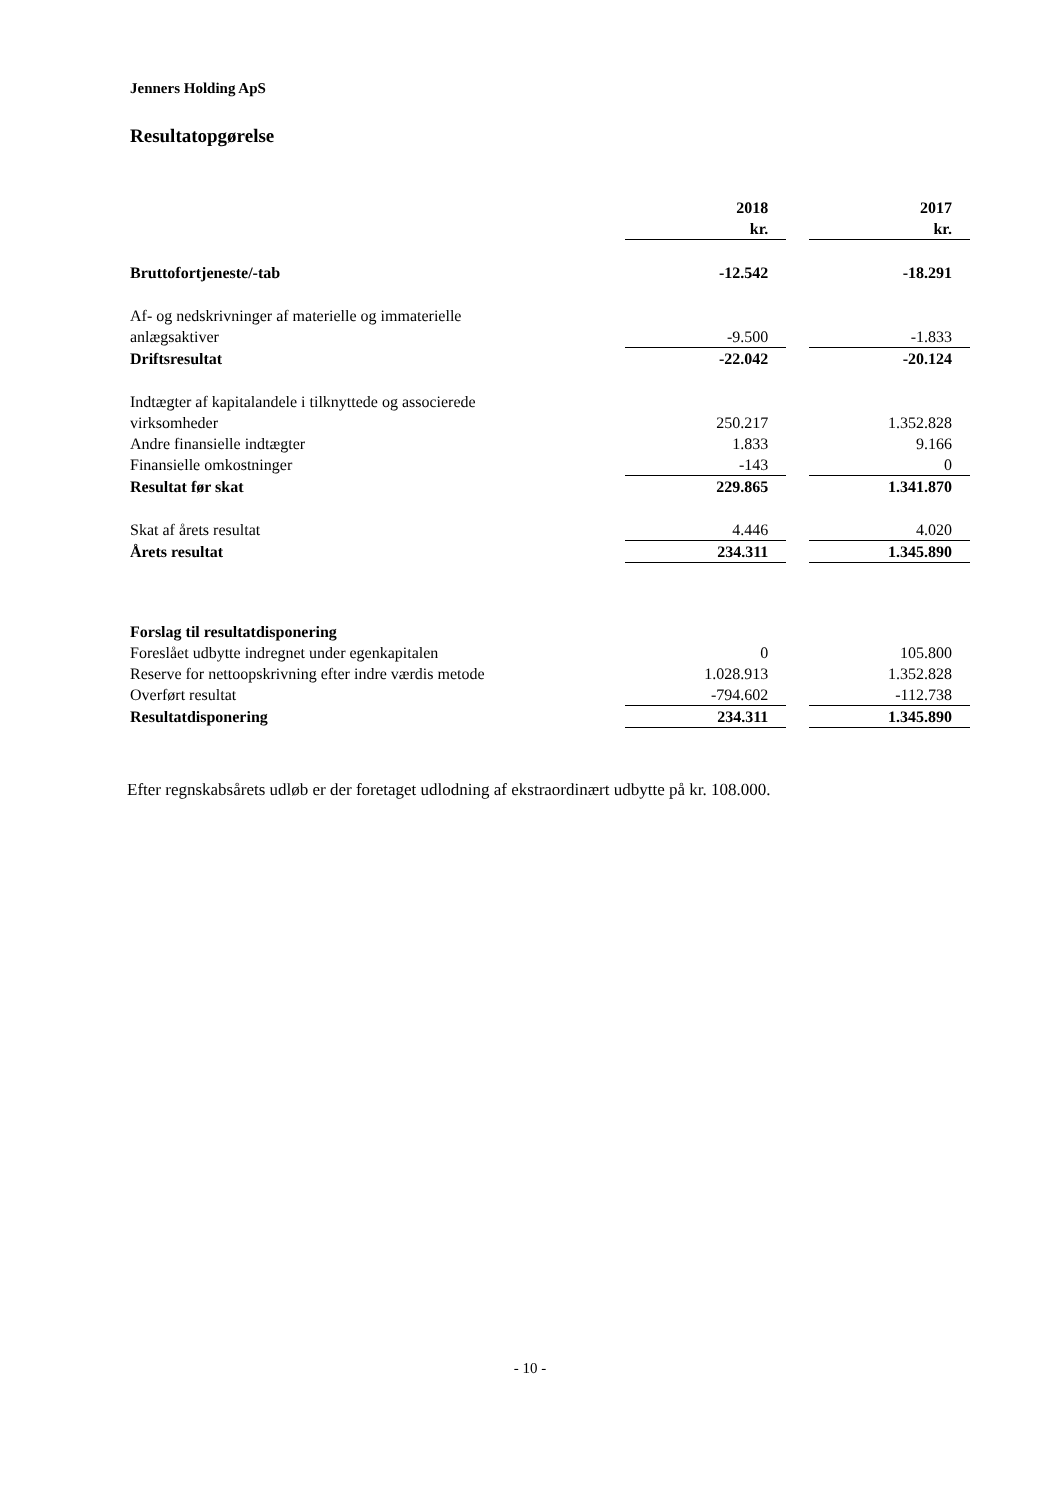Jenners Holding ApS
Resultatopgørelse
| | | 2018 kr. | | 2017 kr. |
| --- | --- | --- | --- | --- |
| Bruttofortjeneste/-tab | | -12.542 | | -18.291 |
| Af- og nedskrivninger af materielle og immaterielle anlægsaktiver | | -9.500 | | -1.833 |
| Driftsresultat | | -22.042 | | -20.124 |
| Indtægter af kapitalandele i tilknyttede og associerede virksomheder | | 250.217 | | 1.352.828 |
| Andre finansielle indtægter | | 1.833 | | 9.166 |
| Finansielle omkostninger | | -143 | | 0 |
| Resultat før skat | | 229.865 | | 1.341.870 |
| Skat af årets resultat | | 4.446 | | 4.020 |
| Årets resultat | | 234.311 | | 1.345.890 |
| Forslag til resultatdisponering | | | | |
| Foreslået udbytte indregnet under egenkapitalen | | 0 | | 105.800 |
| Reserve for nettoopskrivning efter indre værdis metode | | 1.028.913 | | 1.352.828 |
| Overført resultat | | -794.602 | | -112.738 |
| Resultatdisponering | | 234.311 | | 1.345.890 |
Efter regnskabsårets udløb er der foretaget udlodning af ekstraordinært udbytte på kr. 108.000.
- 10 -